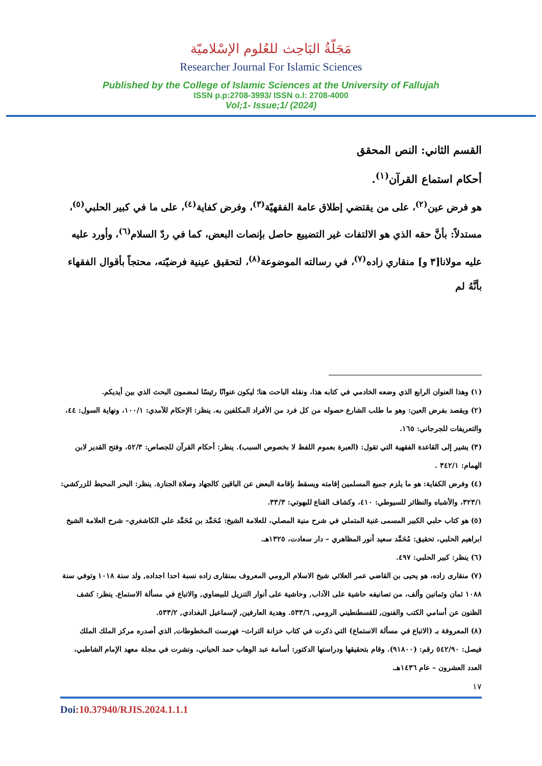مَجَلّةُ البَاحِث للعُلوم الإسْلاميّة
Researcher Journal For Islamic Sciences
Published by the College of Islamic Sciences at the University of Fallujah
ISSN p.p:2708-3993/ ISSN o.l: 2708-4000
Vol;1- Issue;1/ (2024)
القسم الثاني: النص المحقق
أحكام استماع القرآن<sup>(١)</sup>.
هو فرض عين<sup>(٢)</sup>، على من يقتضي إطلاق عامة الفقهيّة<sup>(٣)</sup>، وفرض كفاية<sup>(٤)</sup>، على ما في كبير الحلبي<sup>(٥)</sup>، مستدلاً: بأنَّ حقه الذي هو الالتفات غير التضييع حاصل بإنصات البعض، كما في ردّ السلام<sup>(٦)</sup>، وأورد عليه عليه مولانا[٣ و] منقاري زاده<sup>(٧)</sup>، في رسالته الموضوعة<sup>(٨)</sup>، لتحقيق عينية فرضيّته، محتجاً بأقوال الفقهاء بأنَّهُ لم
(١) وهذا العنوان الرابع الذي وضعه الخادمي في كتابه هذا، ونقله الباحث هنا؛ ليكون عنوانًا رئيسًا لمضمون البحث الذي بين أيديكم.
(٢) ويقصد بفرض العين: وهو ما طلب الشارع حصوله من كل فرد من الأفراد المكلفين به. ينظر: الإحكام للآمدي: ١٠٠/١، ونهاية السول: ٤٤، والتعريفات للجرجاني: ١٦٥.
(٣) يشير إلى القاعدة الفقهية التي تقول: (العبرة بعموم اللفظ لا بخصوص السبب). ينظر: أحكام القرآن للجصاص: ٥٢/٣، وفتح القدير لابن الهمام: ٣٤٢/١ .
(٤) وفرض الكفاية: هو ما يلزم جميع المسلمين إقامته ويسقط بإقامة البعض عن الباقين كالجهاد وصلاة الجنازة. ينظر: البحر المحيط للزركشي: ٣٢٣/١، والأشباه والنظائر للسيوطي: ٤١٠، وكشاف القناع للبهوتي: ٣٣/٣.
(٥) هو كتاب حلبي الكبير المسمى غنية المتملي في شرح منية المصلي، للعلامة الشيخ: مُحَمَّد بن مُحَمَّد علي الكاشغري– شرح العلامة الشيخ ابراهيم الحلبي، تحقيق: مُحَمَّد سعيد أنور المظاهري – دار سعادت، ١٣٢٥هـ.
(٦) ينظر: كبير الحلبي: ٤٩٧.
(٧) منقارى زاده، هو يحيى بن القاضي عمر العلائي شيخ الاسلام الرومي المعروف بمنقارى زاده نسبة احدا اجداده, ولد سنة ١٠١٨ وتوفي سنة ١٠٨٨ ثمان وثمانين وألف، من تصانيفه حاشية على الآداب, وحاشية على أنوار التنزيل للبيضاوي, والاتباع في مسألة الاستماع. ينظر: كشف الظنون عن أسامي الكتب والفنون, للقسطنطيني الرومي, ٥٣٣/٦. وهدية العارفين, لإسماعيل البغدادي, ٥٣٣/٢.
(٨) المعروفة بـ (الاتباع في مسألة الاستماع) التي ذكرت في كتاب خزانة التراث– فهرست المخطوطات, الذي أصدره مركز الملك الملك فيصل: ٥٤٢/٩٠ رقم: (٩١٨٠٠). وقام بتحقيقها ودراستها الدكتور: أسامة عبد الوهاب حمد الحياني، ونشرت في مجلة معهد الإمام الشاطبي، العدد العشرون – عام ١٤٣٦هـ.
١٧
Doi:10.37940/RJIS.2024.1.1.1